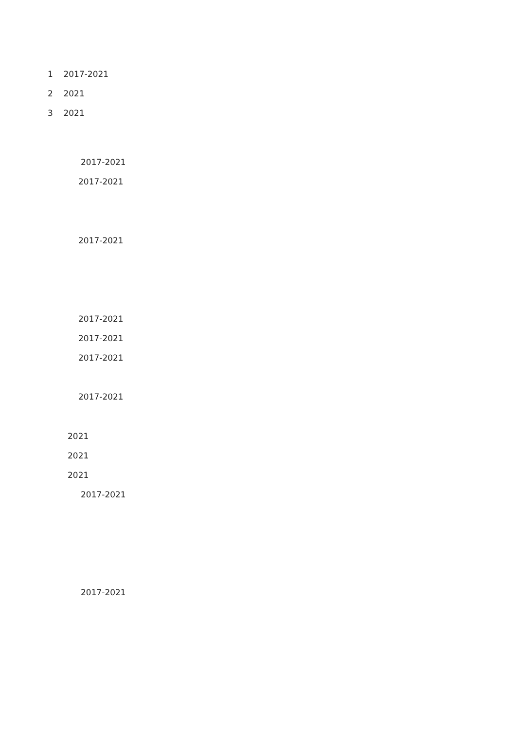1 2017-2021
2 2021
3 2021
2017-2021
2017-2021
2017-2021
2017-2021
2017-2021
2017-2021
2017-2021
2021
2021
2021
2017-2021
2017-2021